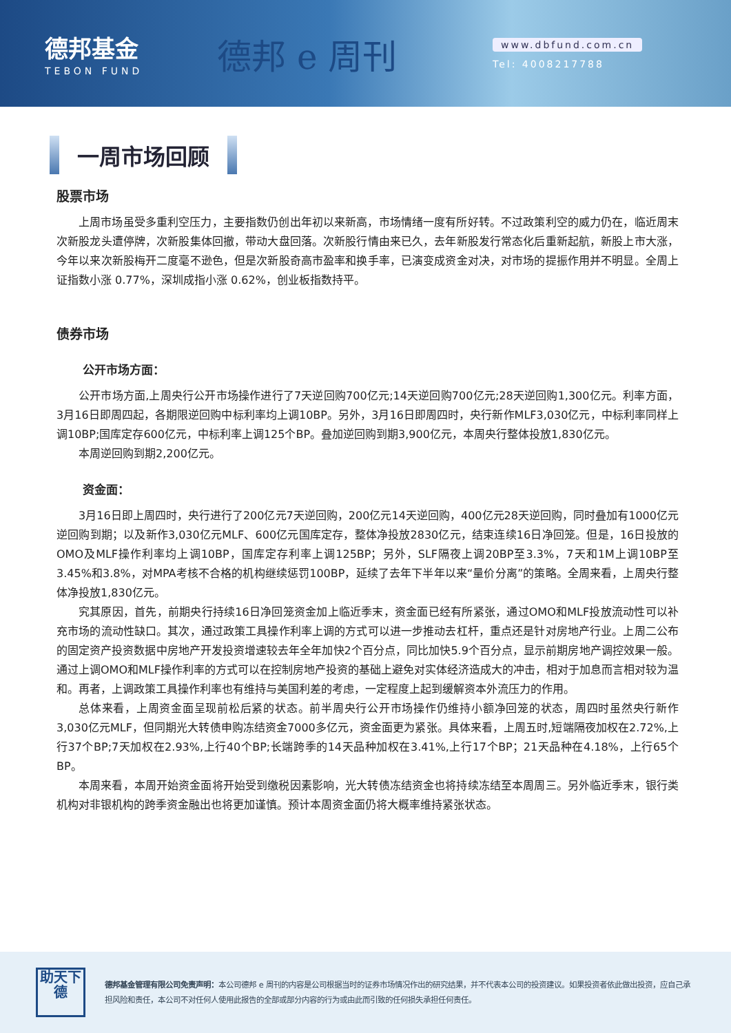德邦基金
TEBON FUND
德邦 e 周刊
www.dbfund.com.cn
Tel: 4008217788
一周市场回顾
股票市场
上周市场虽受多重利空压力，主要指数仍创出年初以来新高，市场情绪一度有所好转。不过政策利空的威力仍在，临近周末次新股龙头遭停牌，次新股集体回撤，带动大盘回落。次新股行情由来已久，去年新股发行常态化后重新起航，新股上市大涨，今年以来次新股梅开二度毫不逊色，但是次新股奇高市盈率和换手率，已演变成资金对决，对市场的提振作用并不明显。全周上证指数小涨 0.77%，深圳成指小涨 0.62%，创业板指数持平。
债券市场
公开市场方面：
公开市场方面,上周央行公开市场操作进行了7天逆回购700亿元;14天逆回购700亿元;28天逆回购1,300亿元。利率方面，3月16日即周四起，各期限逆回购中标利率均上调10BP。另外，3月16日即周四时，央行新作MLF3,030亿元，中标利率同样上调10BP;国库定存600亿元，中标利率上调125个BP。叠加逆回购到期3,900亿元，本周央行整体投放1,830亿元。
本周逆回购到期2,200亿元。
资金面：
3月16日即上周四时，央行进行了200亿元7天逆回购，200亿元14天逆回购，400亿元28天逆回购，同时叠加有1000亿元逆回购到期；以及新作3,030亿元MLF、600亿元国库定存，整体净投放2830亿元，结束连续16日净回笼。但是，16日投放的OMO及MLF操作利率均上调10BP，国库定存利率上调125BP；另外，SLF隔夜上调20BP至3.3%，7天和1M上调10BP至3.45%和3.8%，对MPA考核不合格的机构继续惩罚100BP，延续了去年下半年以来“量价分离”的策略。全周来看，上周央行整体净投放1,830亿元。
究其原因，首先，前期央行持续16日净回笼资金加上临近季末，资金面已经有所紧张，通过OMO和MLF投放流动性可以补充市场的流动性缺口。其次，通过政策工具操作利率上调的方式可以进一步推动去杠杆，重点还是针对房地产行业。上周二公布的固定资产投资数据中房地产开发投资增速较去年全年加快2个百分点，同比加快5.9个百分点，显示前期房地产调控效果一般。通过上调OMO和MLF操作利率的方式可以在控制房地产投资的基础上避免对实体经济造成大的冲击，相对于加息而言相对较为温和。再者，上调政策工具操作利率也有维持与美国利差的考虑，一定程度上起到缓解资本外流压力的作用。
总体来看，上周资金面呈现前松后紧的状态。前半周央行公开市场操作仍维持小额净回笼的状态，周四时虽然央行新作3,030亿元MLF，但同期光大转债申购冻结资金7000多亿元，资金面更为紧张。具体来看，上周五时,短端隔夜加权在2.72%,上行37个BP;7天加权在2.93%,上行40个BP;长端跨季的14天品种加权在3.41%,上行17个BP；21天品种在4.18%，上行65个BP。
本周来看，本周开始资金面将开始受到缴税因素影响，光大转债冻结资金也将持续冻结至本周周三。另外临近季末，银行类机构对非银机构的跨季资金融出也将更加谨慎。预计本周资金面仍将大概率维持紧张状态。
助天下
德
德邦基金管理有限公司免责声明：本公司德邦 e 周刊的内容是公司根据当时的证券市场情况作出的研究结果，并不代表本公司的投资建议。如果投资者依此做出投资，应自己承担风险和责任，本公司不对任何人使用此报告的全部或部分内容的行为或由此而引致的任何损失承担任何责任。